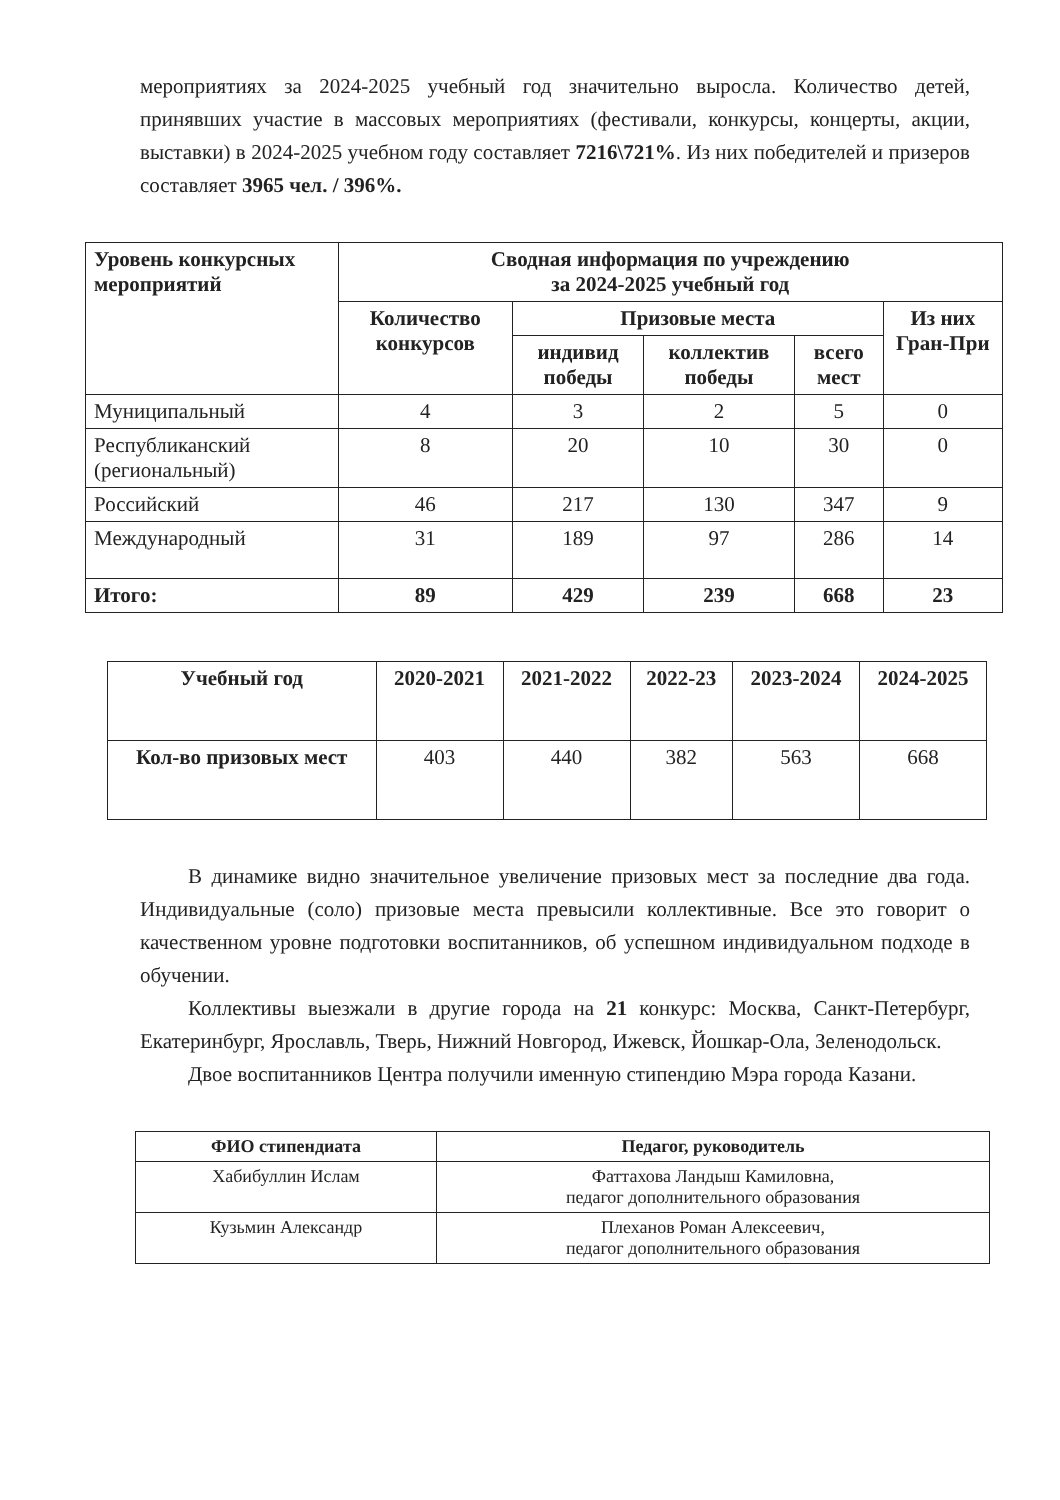мероприятиях за 2024-2025 учебный год значительно выросла. Количество детей, принявших участие в массовых мероприятиях (фестивали, конкурсы, концерты, акции, выставки) в 2024-2025 учебном году составляет 7216\721%. Из них победителей и призеров составляет 3965 чел. / 396%.
| Уровень конкурсных мероприятий | Сводная информация по учреждению за 2024-2025 учебный год | | | | |
| --- | --- | --- | --- | --- | --- |
| | Количество конкурсов | Призовые места | | | Из них Гран-При |
| | | индивид победы | коллектив победы | всего мест | |
| Муниципальный | 4 | 3 | 2 | 5 | 0 |
| Республиканский (региональный) | 8 | 20 | 10 | 30 | 0 |
| Российский | 46 | 217 | 130 | 347 | 9 |
| Международный | 31 | 189 | 97 | 286 | 14 |
| Итого: | 89 | 429 | 239 | 668 | 23 |
| Учебный год | 2020-2021 | 2021-2022 | 2022-23 | 2023-2024 | 2024-2025 |
| --- | --- | --- | --- | --- | --- |
| Кол-во призовых мест | 403 | 440 | 382 | 563 | 668 |
В динамике видно значительное увеличение призовых мест за последние два года. Индивидуальные (соло) призовые места превысили коллективные. Все это говорит о качественном уровне подготовки воспитанников, об успешном индивидуальном подходе в обучении.
Коллективы выезжали в другие города на 21 конкурс: Москва, Санкт-Петербург, Екатеринбург, Ярославль, Тверь, Нижний Новгород, Ижевск, Йошкар-Ола, Зеленодольск.
Двое воспитанников Центра получили именную стипендию Мэра города Казани.
| ФИО стипендиата | Педагог, руководитель |
| --- | --- |
| Хабибуллин Ислам | Фаттахова Ландыш Камиловна, педагог дополнительного образования |
| Кузьмин Александр | Плеханов Роман Алексеевич, педагог дополнительного образования |